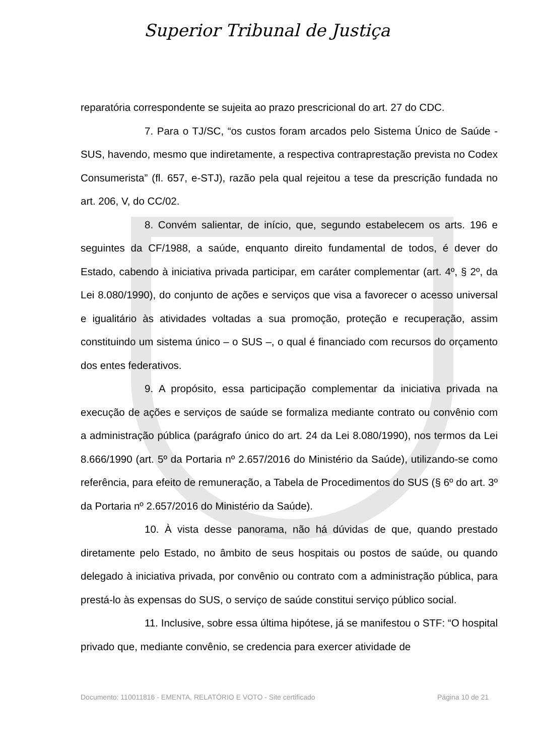Superior Tribunal de Justiça
reparatória correspondente se sujeita ao prazo prescricional do art. 27 do CDC.
7. Para o TJ/SC, “os custos foram arcados pelo Sistema Único de Saúde - SUS, havendo, mesmo que indiretamente, a respectiva contraprestação prevista no Codex Consumerista” (fl. 657, e-STJ), razão pela qual rejeitou a tese da prescrição fundada no art. 206, V, do CC/02.
8. Convém salientar, de início, que, segundo estabelecem os arts. 196 e seguintes da CF/1988, a saúde, enquanto direito fundamental de todos, é dever do Estado, cabendo à iniciativa privada participar, em caráter complementar (art. 4º, § 2º, da Lei 8.080/1990), do conjunto de ações e serviços que visa a favorecer o acesso universal e igualitário às atividades voltadas a sua promoção, proteção e recuperação, assim constituindo um sistema único – o SUS –, o qual é financiado com recursos do orçamento dos entes federativos.
9. A propósito, essa participação complementar da iniciativa privada na execução de ações e serviços de saúde se formaliza mediante contrato ou convênio com a administração pública (parágrafo único do art. 24 da Lei 8.080/1990), nos termos da Lei 8.666/1990 (art. 5º da Portaria nº 2.657/2016 do Ministério da Saúde), utilizando-se como referência, para efeito de remuneração, a Tabela de Procedimentos do SUS (§ 6º do art. 3º da Portaria nº 2.657/2016 do Ministério da Saúde).
10. À vista desse panorama, não há dúvidas de que, quando prestado diretamente pelo Estado, no âmbito de seus hospitais ou postos de saúde, ou quando delegado à iniciativa privada, por convênio ou contrato com a administração pública, para prestá-lo às expensas do SUS, o serviço de saúde constitui serviço público social.
11. Inclusive, sobre essa última hipótese, já se manifestou o STF: “O hospital privado que, mediante convênio, se credencia para exercer atividade de
Documento: 110011816 - EMENTA, RELATÓRIO E VOTO - Site certificado Página 10 de 21